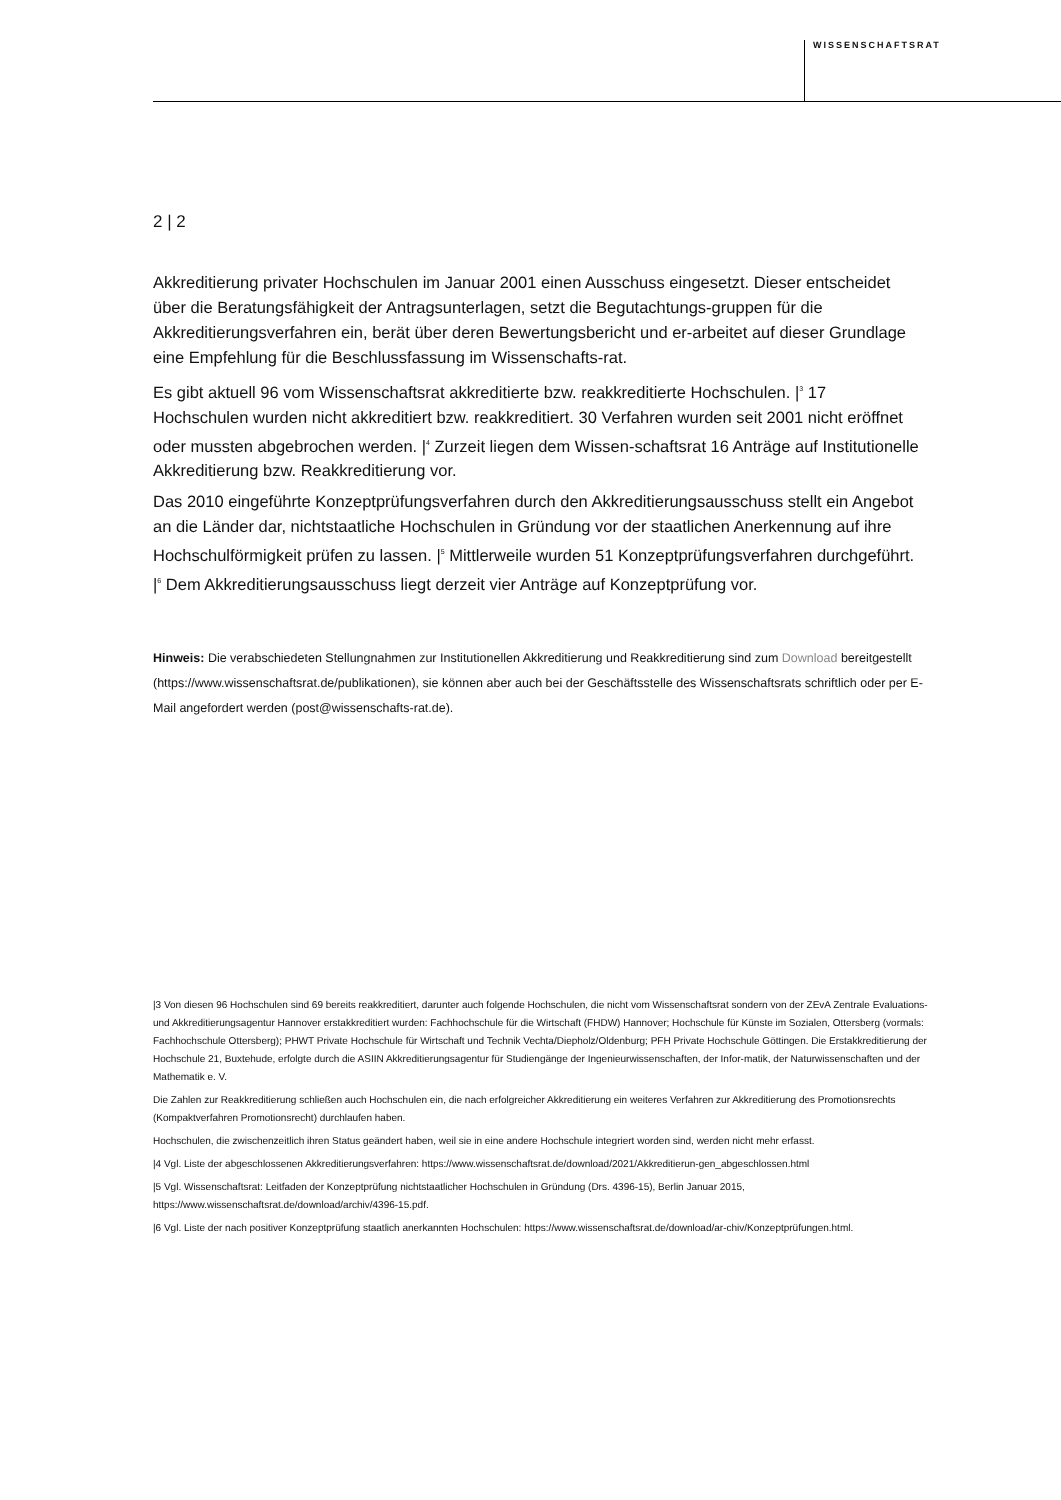WISSENSCHAFTSRAT
2 | 2
Akkreditierung privater Hochschulen im Januar 2001 einen Ausschuss eingesetzt. Dieser entscheidet über die Beratungsfähigkeit der Antragsunterlagen, setzt die Begutachtungs-gruppen für die Akkreditierungsverfahren ein, berät über deren Bewertungsbericht und er-arbeitet auf dieser Grundlage eine Empfehlung für die Beschlussfassung im Wissenschafts-rat.
Es gibt aktuell 96 vom Wissenschaftsrat akkreditierte bzw. reakkreditierte Hochschulen. |<sup>3</sup> 17 Hochschulen wurden nicht akkreditiert bzw. reakkreditiert. 30 Verfahren wurden seit 2001 nicht eröffnet oder mussten abgebrochen werden. |<sup>4</sup> Zurzeit liegen dem Wissen-schaftsrat 16 Anträge auf Institutionelle Akkreditierung bzw. Reakkreditierung vor.
Das 2010 eingeführte Konzeptprüfungsverfahren durch den Akkreditierungsausschuss stellt ein Angebot an die Länder dar, nichtstaatliche Hochschulen in Gründung vor der staatlichen Anerkennung auf ihre Hochschulförmigkeit prüfen zu lassen. |<sup>5</sup> Mittlerweile wurden 51 Konzeptprüfungsverfahren durchgeführt. |<sup>6</sup> Dem Akkreditierungsausschuss liegt derzeit vier Anträge auf Konzeptprüfung vor.
Hinweis: Die verabschiedeten Stellungnahmen zur Institutionellen Akkreditierung und Reakkreditierung sind zum Download bereitgestellt (https://www.wissenschaftsrat.de/publikationen), sie können aber auch bei der Geschäftsstelle des Wissenschaftsrats schriftlich oder per E-Mail angefordert werden (post@wissenschafts-rat.de).
|3 Von diesen 96 Hochschulen sind 69 bereits reakkreditiert, darunter auch folgende Hochschulen, die nicht vom Wissenschaftsrat sondern von der ZEvA Zentrale Evaluations- und Akkreditierungsagentur Hannover erstakkreditiert wurden: Fachhochschule für die Wirtschaft (FHDW) Hannover; Hochschule für Künste im Sozialen, Ottersberg (vormals: Fachhochschule Ottersberg); PHWT Private Hochschule für Wirtschaft und Technik Vechta/Diepholz/Oldenburg; PFH Private Hochschule Göttingen. Die Erstakkreditierung der Hochschule 21, Buxtehude, erfolgte durch die ASIIN Akkreditierungsagentur für Studiengänge der Ingenieurwissenschaften, der Infor-matik, der Naturwissenschaften und der Mathematik e. V.
Die Zahlen zur Reakkreditierung schließen auch Hochschulen ein, die nach erfolgreicher Akkreditierung ein weiteres Verfahren zur Akkreditierung des Promotionsrechts (Kompaktverfahren Promotionsrecht) durchlaufen haben.
Hochschulen, die zwischenzeitlich ihren Status geändert haben, weil sie in eine andere Hochschule integriert worden sind, werden nicht mehr erfasst.
|4 Vgl. Liste der abgeschlossenen Akkreditierungsverfahren: https://www.wissenschaftsrat.de/download/2021/Akkreditierun-gen_abgeschlossen.html
|5 Vgl. Wissenschaftsrat: Leitfaden der Konzeptprüfung nichtstaatlicher Hochschulen in Gründung (Drs. 4396-15), Berlin Januar 2015, https://www.wissenschaftsrat.de/download/archiv/4396-15.pdf.
|6 Vgl. Liste der nach positiver Konzeptprüfung staatlich anerkannten Hochschulen: https://www.wissenschaftsrat.de/download/ar-chiv/Konzeptprüfungen.html.